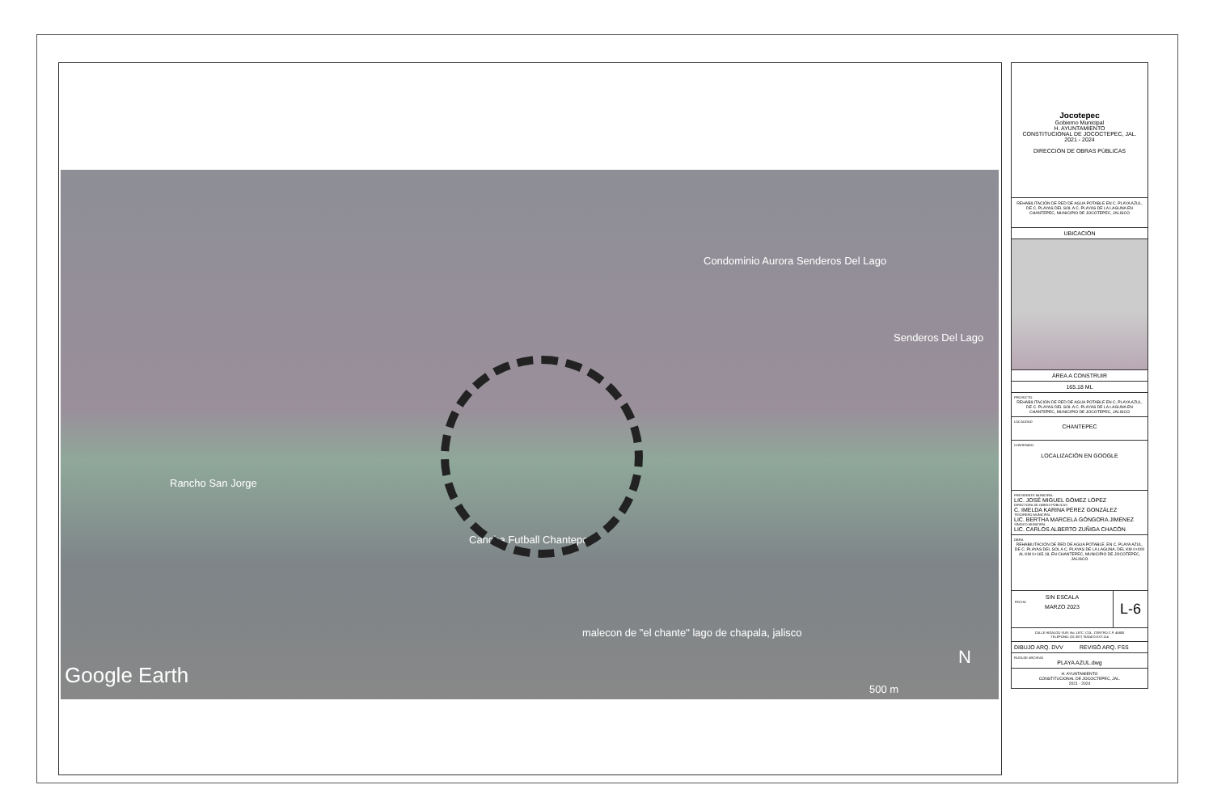Condominio Aurora Senderos Del Lago
Senderos Del Lago
Rancho San Jorge
Cancha Futball Chantepec
malecon de "el chante" lago de chapala, jalisco
Google Earth
500 m
N
Jocotepec
Gobierno Municipal
H. AYUNTAMIENTO
CONSTITUCIONAL DE JOCOCTEPEC, JAL.
2021 - 2024
DIRECCIÓN DE OBRAS PÚBLICAS
REHABILITACIÓN DE RED DE AGUA POTABLE EN C. PLAYA AZUL, DE C. PLAYAS DEL SOL A C. PLAYAS DE LA LAGUNA EN CHANTEPEC, MUNICIPIO DE JOCOTEPEC, JALISCO
UBICACIÓN
ÁREA A CONSTRUIR
165.18 ML
PROYECTO
REHABILITACIÓN DE RED DE AGUA POTABLE EN C. PLAYA AZUL, DE C. PLAYAS DEL SOL A C. PLAYAS DE LA LAGUNA EN CHANTEPEC, MUNICIPIO DE JOCOTEPEC, JALISCO
LOCALIDAD
CHANTEPEC
CONTENIDO
LOCALIZACIÓN EN GOOGLE
PRESIDENTE MUNICIPAL
LIC. JOSÉ MIGUEL GÓMEZ LÓPEZ
DIRECTORA DE OBRAS PÚBLICAS
C. IMELDA KARINA PÉREZ GONZÁLEZ
TESORERO MUNICIPAL
LIC. BERTHA MARCELA GÓNGORA JIMÉNEZ
SÍNDICO MUNICIPAL
LIC. CARLOS ALBERTO ZUÑIGA CHACÓN
OBRA
REHABILITACIÓN DE RED DE AGUA POTABLE, EN C. PLAYA AZUL, DE C. PLAYAS DEL SOL A C. PLAYAS DE LA LAGUNA, DEL KM 0+000 AL KM 0+165.18, EN CHANTEPEC, MUNICIPIO DE JOCOTEPEC, JALISCO
SIN ESCALA
FECHA
MARZO 2023 L-6
CALLE HIDALGO SUR, No. 187C, COL. CENTRO C.P. 45800
TELÉFONO: (01 387) 7632470 EXT.114
DIBUJO ARQ. DVV REVISÓ ARQ. FSS
RUTA DE ARCHIVO
PLAYA AZUL.dwg
H. AYUNTAMIENTO
CONSTITUCIONAL DE JOCOCTEPEC, JAL.
2021 - 2024